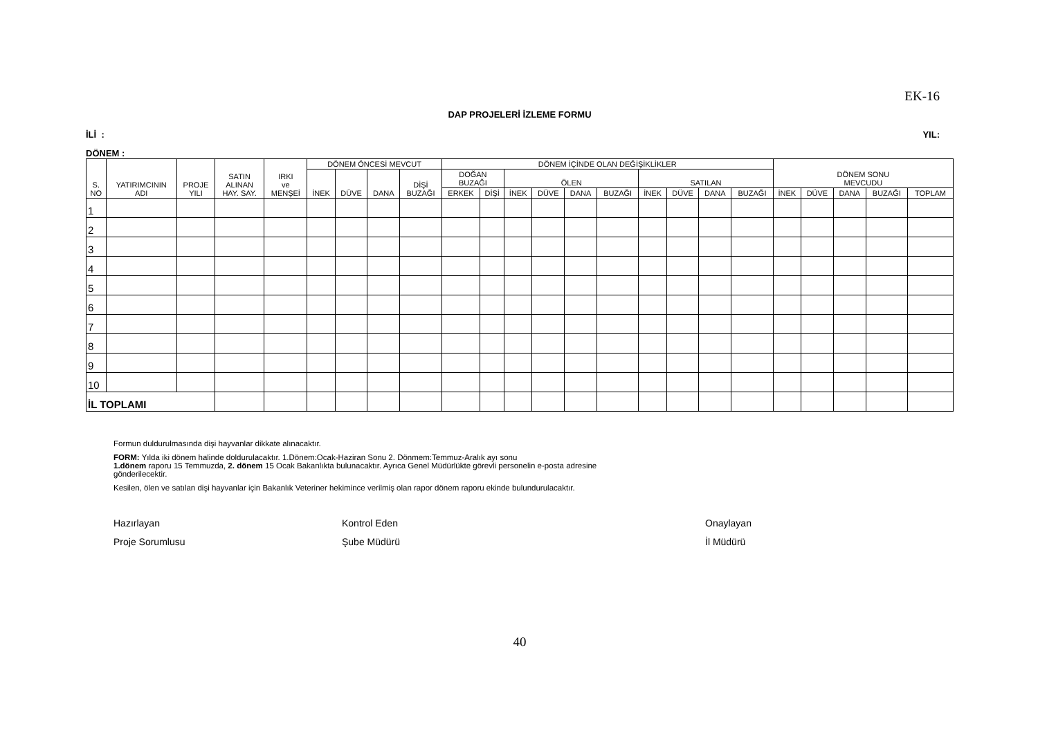EK-16
DAP PROJELERİ İZLEME FORMU
İLİ : YIL:
DÖNEM :
| S. NO | YATIRIMCININ ADI | PROJE YILI | SATIN ALINAN HAY. SAY. | IRKI ve MENŞEİ | DÖNEM ÖNCESİ MEVCUT | | | | DÖNEM İÇİNDE OLAN DEĞİŞİKLİKLER | | | | | | | | | | DÖNEM SONU MEVCUDU | | | | |
| --- | --- | --- | --- | --- | --- | --- | --- | --- | --- | --- | --- | --- | --- | --- | --- | --- | --- | --- | --- | --- | --- | --- | --- |
| | | | | | İNEK | DÜVE | DANA | DİŞİ BUZAĞI | DOĞAN BUZAĞI | | ÖLEN | | | | SATILAN | | | | | | | | |
| | | | | | | | | | ERKEK | DİŞİ | İNEK | DÜVE | DANA | BUZAĞI | İNEK | DÜVE | DANA | BUZAĞI | İNEK | DÜVE | DANA | BUZAĞI | TOPLAM |
| 1 | | | | | | | | | | | | | | | | | | | | | | | |
| 2 | | | | | | | | | | | | | | | | | | | | | | | |
| 3 | | | | | | | | | | | | | | | | | | | | | | | |
| 4 | | | | | | | | | | | | | | | | | | | | | | | |
| 5 | | | | | | | | | | | | | | | | | | | | | | | |
| 6 | | | | | | | | | | | | | | | | | | | | | | | |
| 7 | | | | | | | | | | | | | | | | | | | | | | | |
| 8 | | | | | | | | | | | | | | | | | | | | | | | |
| 9 | | | | | | | | | | | | | | | | | | | | | | | |
| 10 | | | | | | | | | | | | | | | | | | | | | | | |
| İL TOPLAMI | | | | | | | | | | | | | | | | | | | | | | | |
Formun duldurulmasında dişi hayvanlar dikkate alınacaktır.
FORM: Yılda iki dönem halinde doldurulacaktır. 1.Dönem:Ocak-Haziran Sonu 2. Dönmem:Temmuz-Aralık ayı sonu
1.dönem raporu 15 Temmuzda, 2. dönem 15 Ocak Bakanlıkta bulunacaktır. Ayrıca Genel Müdürlükte görevli personelin e-posta adresine
gönderilecektir.
Kesilen, ölen ve satılan dişi hayvanlar için Bakanlık Veteriner hekimince verilmiş olan rapor dönem raporu ekinde bulundurulacaktır.
Hazırlayan
Proje Sorumlusu
Kontrol Eden
Şube Müdürü
Onaylayan
İl Müdürü
40